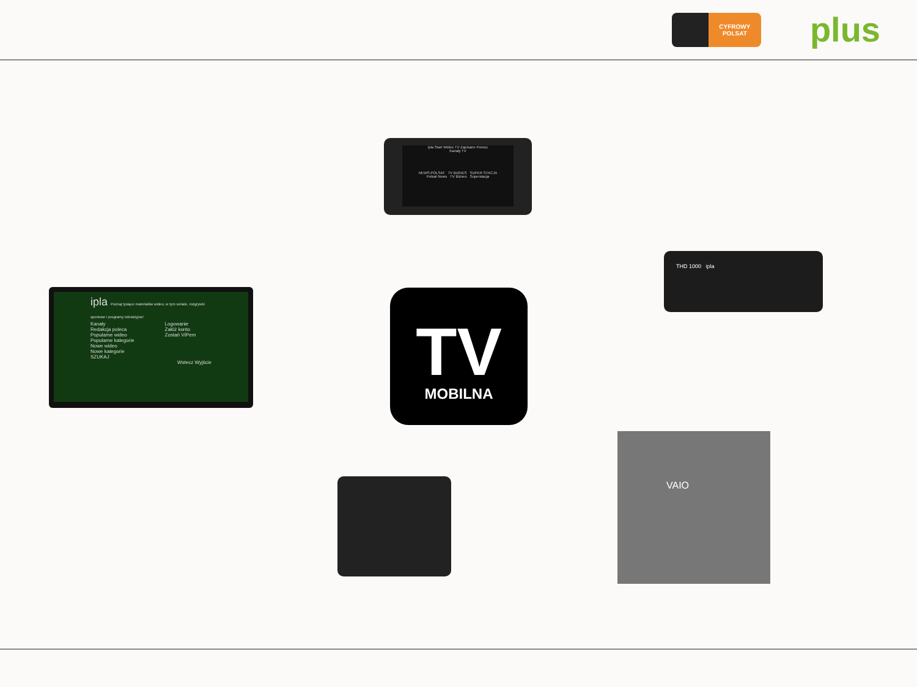CYFROWY POLSAT
plus
ipla Start Wideo TV Zapisane Pomoc
Kanały TV
NEWS POLSAT TV BIZNES SUPER STACJA
Polsat News TV Biznes Superstacja
ipla Poznaj tysiące materiałów wideo, w tym seriale, rozgrywki sportowe i programy telewizyjne!
Kanały
Redakcja poleca
Popularne wideo
Popularne kategorie
Nowe wideo
Nowe kategorie
SZUKAJ
Logowanie
Załóż konto
Zostań VIPem
Wstecz Wyjście
TV
MOBILNA
THD 1000 ipla
VAIO